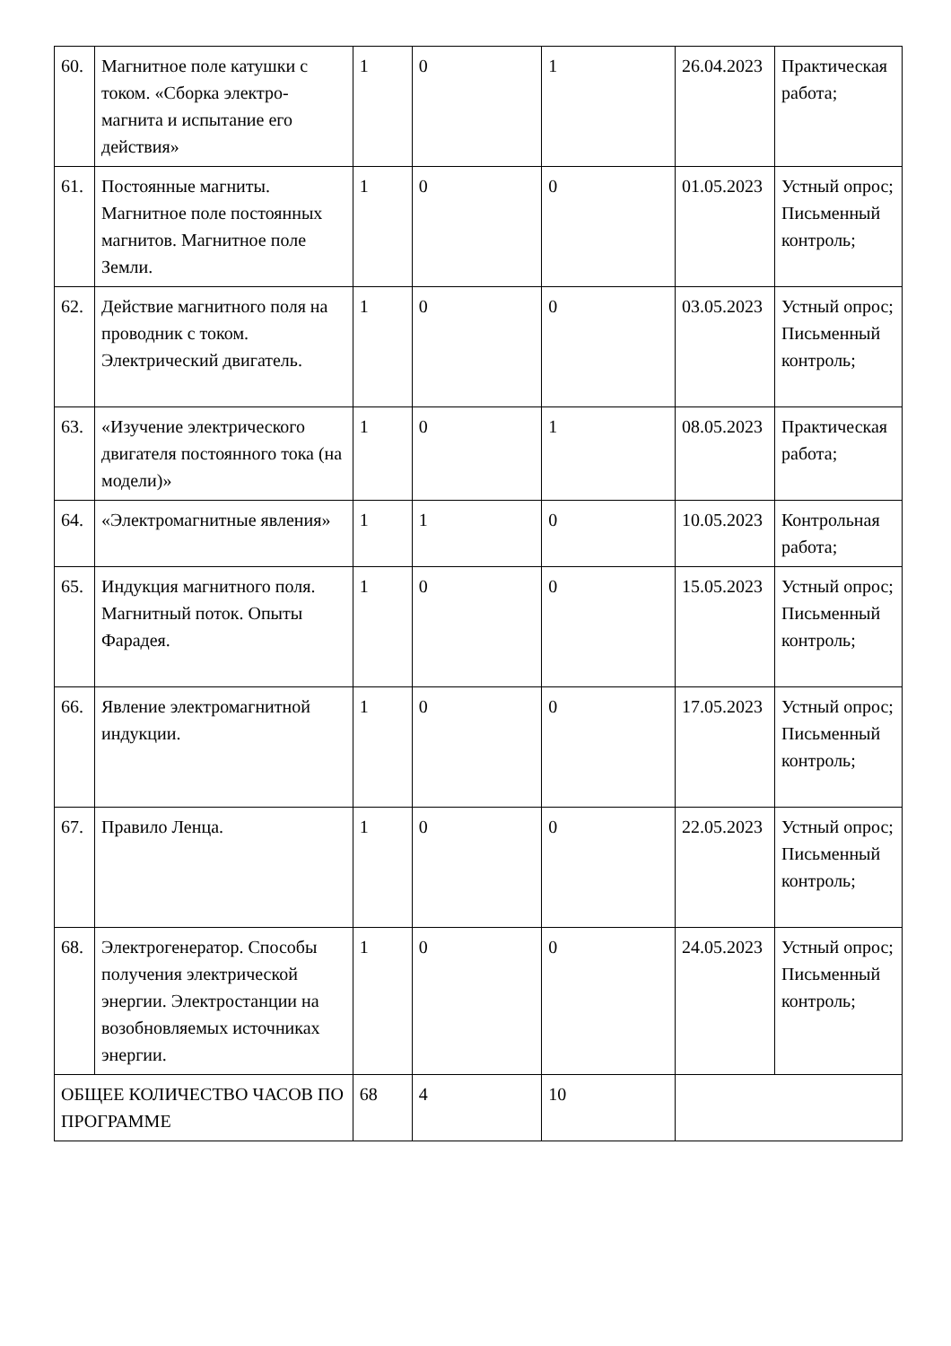| 60. | Магнитное поле катушки с током. «Сборка электро-магнита и испытание его действия» | 1 | 0 | 1 | 26.04.2023 | Практическая работа; |
| 61. | Постоянные магниты. Магнитное поле постоянных магнитов. Магнитное поле Земли. | 1 | 0 | 0 | 01.05.2023 | Устный опрос; Письменный контроль; |
| 62. | Действие магнитного поля на проводник с током. Электрический двигатель. | 1 | 0 | 0 | 03.05.2023 | Устный опрос; Письменный контроль; |
| 63. | «Изучение электрического двигателя постоянного тока (на модели)» | 1 | 0 | 1 | 08.05.2023 | Практическая работа; |
| 64. | «Электромагнитные явления» | 1 | 1 | 0 | 10.05.2023 | Контрольная работа; |
| 65. | Индукция магнитного поля. Магнитный поток. Опыты Фарадея. | 1 | 0 | 0 | 15.05.2023 | Устный опрос; Письменный контроль; |
| 66. | Явление электромагнитной индукции. | 1 | 0 | 0 | 17.05.2023 | Устный опрос; Письменный контроль; |
| 67. | Правило Ленца. | 1 | 0 | 0 | 22.05.2023 | Устный опрос; Письменный контроль; |
| 68. | Электрогенератор. Способы получения электрической энергии. Электростанции на возобновляемых источниках энергии. | 1 | 0 | 0 | 24.05.2023 | Устный опрос; Письменный контроль; |
| ОБЩЕЕ КОЛИЧЕСТВО ЧАСОВ ПО ПРОГРАММЕ | | 68 | 4 | 10 | | |